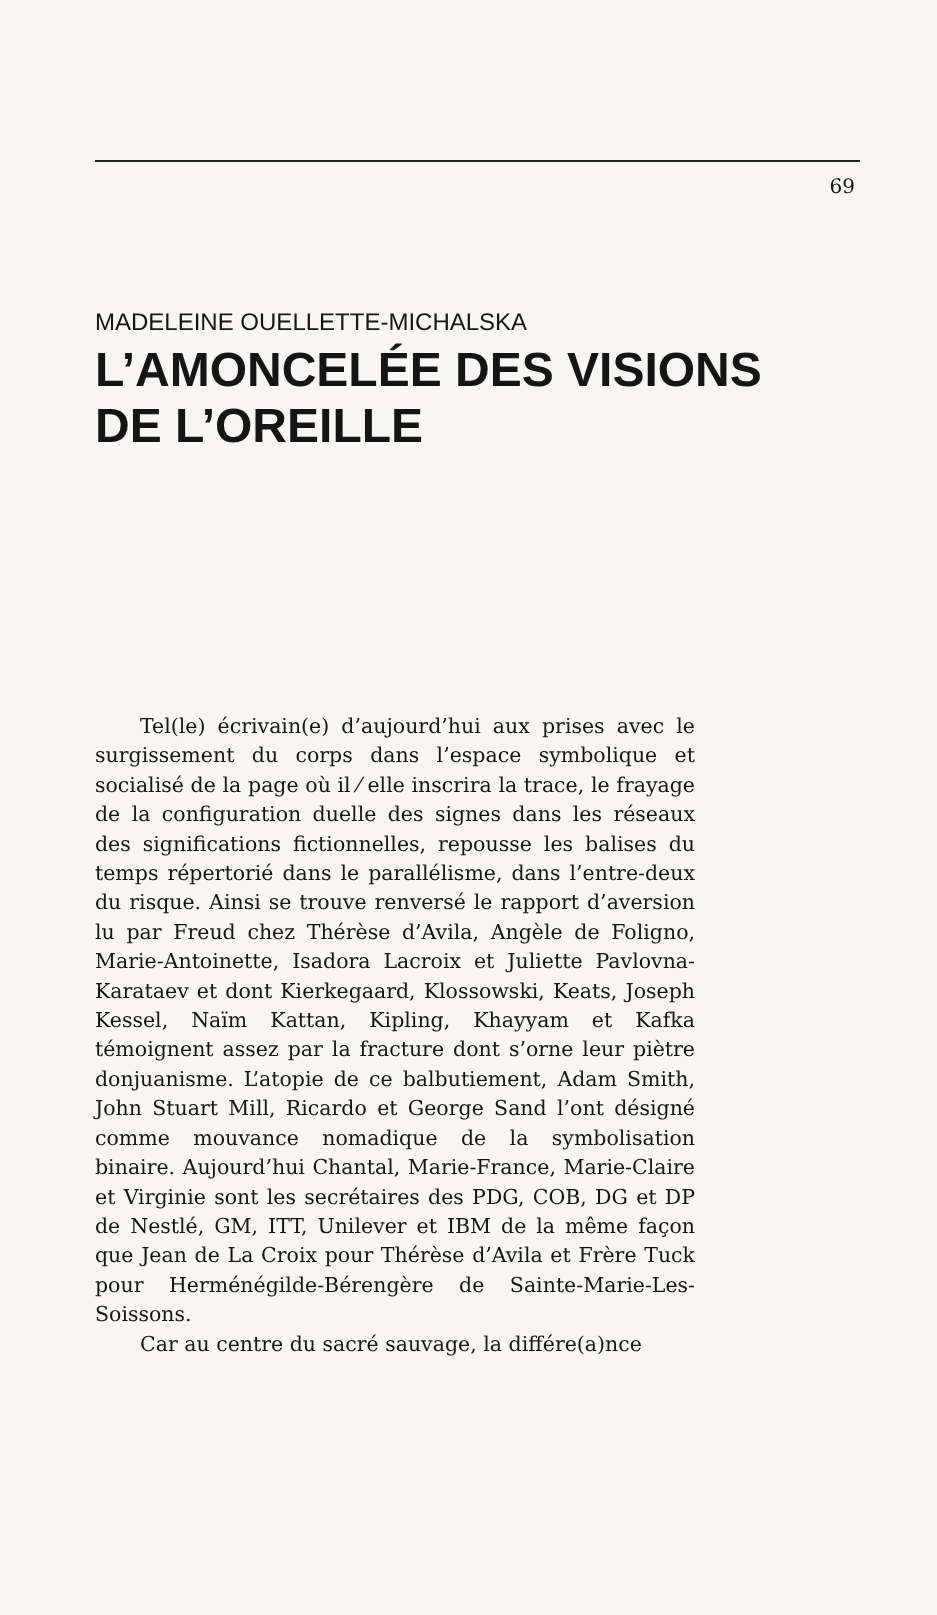69
MADELEINE OUELLETTE-MICHALSKA
L’AMONCELÉE DES VISIONS
DE L’OREILLE
Tel(le) écrivain(e) d’aujourd’hui aux prises avec le surgissement du corps dans l’espace symbolique et socialisé de la page où il ⁄ elle inscrira la trace, le frayage de la configuration duelle des signes dans les réseaux des significations fictionnelles, repousse les balises du temps répertorié dans le parallélisme, dans l’entre-deux du risque. Ainsi se trouve renversé le rapport d’aversion lu par Freud chez Thérèse d’Avila, Angèle de Foligno, Marie-Antoinette, Isadora Lacroix et Juliette Pavlovna-Karataev et dont Kierkegaard, Klossowski, Keats, Joseph Kessel, Naïm Kattan, Kipling, Khayyam et Kafka témoignent assez par la fracture dont s’orne leur piètre donjuanisme. L’atopie de ce balbutiement, Adam Smith, John Stuart Mill, Ricardo et George Sand l’ont désigné comme mouvance nomadique de la symbolisation binaire. Aujourd’hui Chantal, Marie-France, Marie-Claire et Virginie sont les secrétaires des PDG, COB, DG et DP de Nestlé, GM, ITT, Unilever et IBM de la même façon que Jean de La Croix pour Thérèse d’Avila et Frère Tuck pour Herménégilde-Bérengère de Sainte-Marie-Les-Soissons.
Car au centre du sacré sauvage, la différe(a)nce